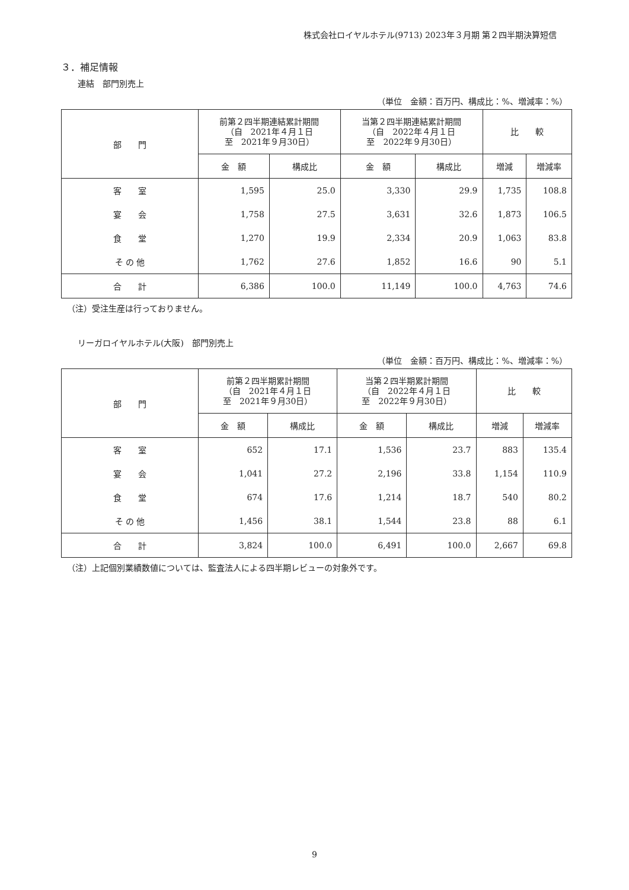株式会社ロイヤルホテル(9713) 2023年３月期 第２四半期決算短信
３．補足情報
連結　部門別売上
（単位　金額：百万円、構成比：%、増減率：%）
| 部 門 | 前第２四半期連結累計期間 （自 2021年４月１日 至 2021年９月30日） | | 当第２四半期連結累計期間 （自 2022年４月１日 至 2022年９月30日） | | 比 較 | |
| --- | --- | --- | --- | --- | --- | --- |
| | 金 額 | 構成比 | 金 額 | 構成比 | 増減 | 増減率 |
| 客 室 | 1,595 | 25.0 | 3,330 | 29.9 | 1,735 | 108.8 |
| 宴 会 | 1,758 | 27.5 | 3,631 | 32.6 | 1,873 | 106.5 |
| 食 堂 | 1,270 | 19.9 | 2,334 | 20.9 | 1,063 | 83.8 |
| そ の 他 | 1,762 | 27.6 | 1,852 | 16.6 | 90 | 5.1 |
| 合 計 | 6,386 | 100.0 | 11,149 | 100.0 | 4,763 | 74.6 |
（注）受注生産は行っておりません。
リーガロイヤルホテル(大阪)　部門別売上
（単位　金額：百万円、構成比：%、増減率：%）
| 部 門 | 前第２四半期累計期間 （自 2021年４月１日 至 2021年９月30日） | | 当第２四半期累計期間 （自 2022年４月１日 至 2022年９月30日） | | 比 較 | |
| --- | --- | --- | --- | --- | --- | --- |
| | 金 額 | 構成比 | 金 額 | 構成比 | 増減 | 増減率 |
| 客 室 | 652 | 17.1 | 1,536 | 23.7 | 883 | 135.4 |
| 宴 会 | 1,041 | 27.2 | 2,196 | 33.8 | 1,154 | 110.9 |
| 食 堂 | 674 | 17.6 | 1,214 | 18.7 | 540 | 80.2 |
| そ の 他 | 1,456 | 38.1 | 1,544 | 23.8 | 88 | 6.1 |
| 合 計 | 3,824 | 100.0 | 6,491 | 100.0 | 2,667 | 69.8 |
（注）上記個別業績数値については、監査法人による四半期レビューの対象外です。
9